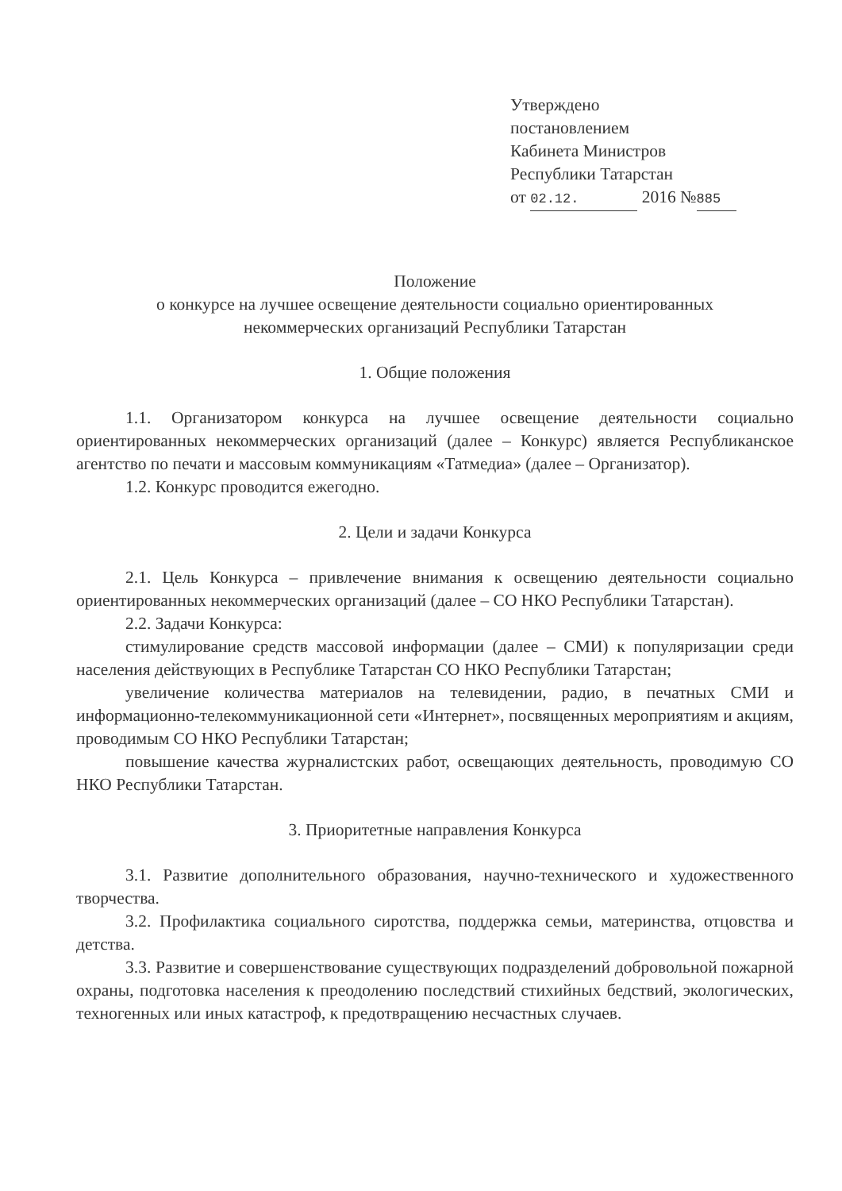Утверждено
постановлением
Кабинета Министров
Республики Татарстан
от 02.12. 2016 № 885
Положение
о конкурсе на лучшее освещение деятельности социально ориентированных
некоммерческих организаций Республики Татарстан
1. Общие положения
1.1. Организатором конкурса на лучшее освещение деятельности социально ориентированных некоммерческих организаций (далее – Конкурс) является Республиканское агентство по печати и массовым коммуникациям «Татмедиа» (далее – Организатор).
1.2. Конкурс проводится ежегодно.
2. Цели и задачи Конкурса
2.1. Цель Конкурса – привлечение внимания к освещению деятельности социально ориентированных некоммерческих организаций (далее – СО НКО Республики Татарстан).
2.2. Задачи Конкурса:
стимулирование средств массовой информации (далее – СМИ) к популяризации среди населения действующих в Республике Татарстан СО НКО Республики Татарстан;
увеличение количества материалов на телевидении, радио, в печатных СМИ и информационно-телекоммуникационной сети «Интернет», посвященных мероприятиям и акциям, проводимым СО НКО Республики Татарстан;
повышение качества журналистских работ, освещающих деятельность, проводимую СО НКО Республики Татарстан.
3. Приоритетные направления Конкурса
3.1. Развитие дополнительного образования, научно-технического и художественного творчества.
3.2. Профилактика социального сиротства, поддержка семьи, материнства, отцовства и детства.
3.3. Развитие и совершенствование существующих подразделений добровольной пожарной охраны, подготовка населения к преодолению последствий стихийных бедствий, экологических, техногенных или иных катастроф, к предотвращению несчастных случаев.